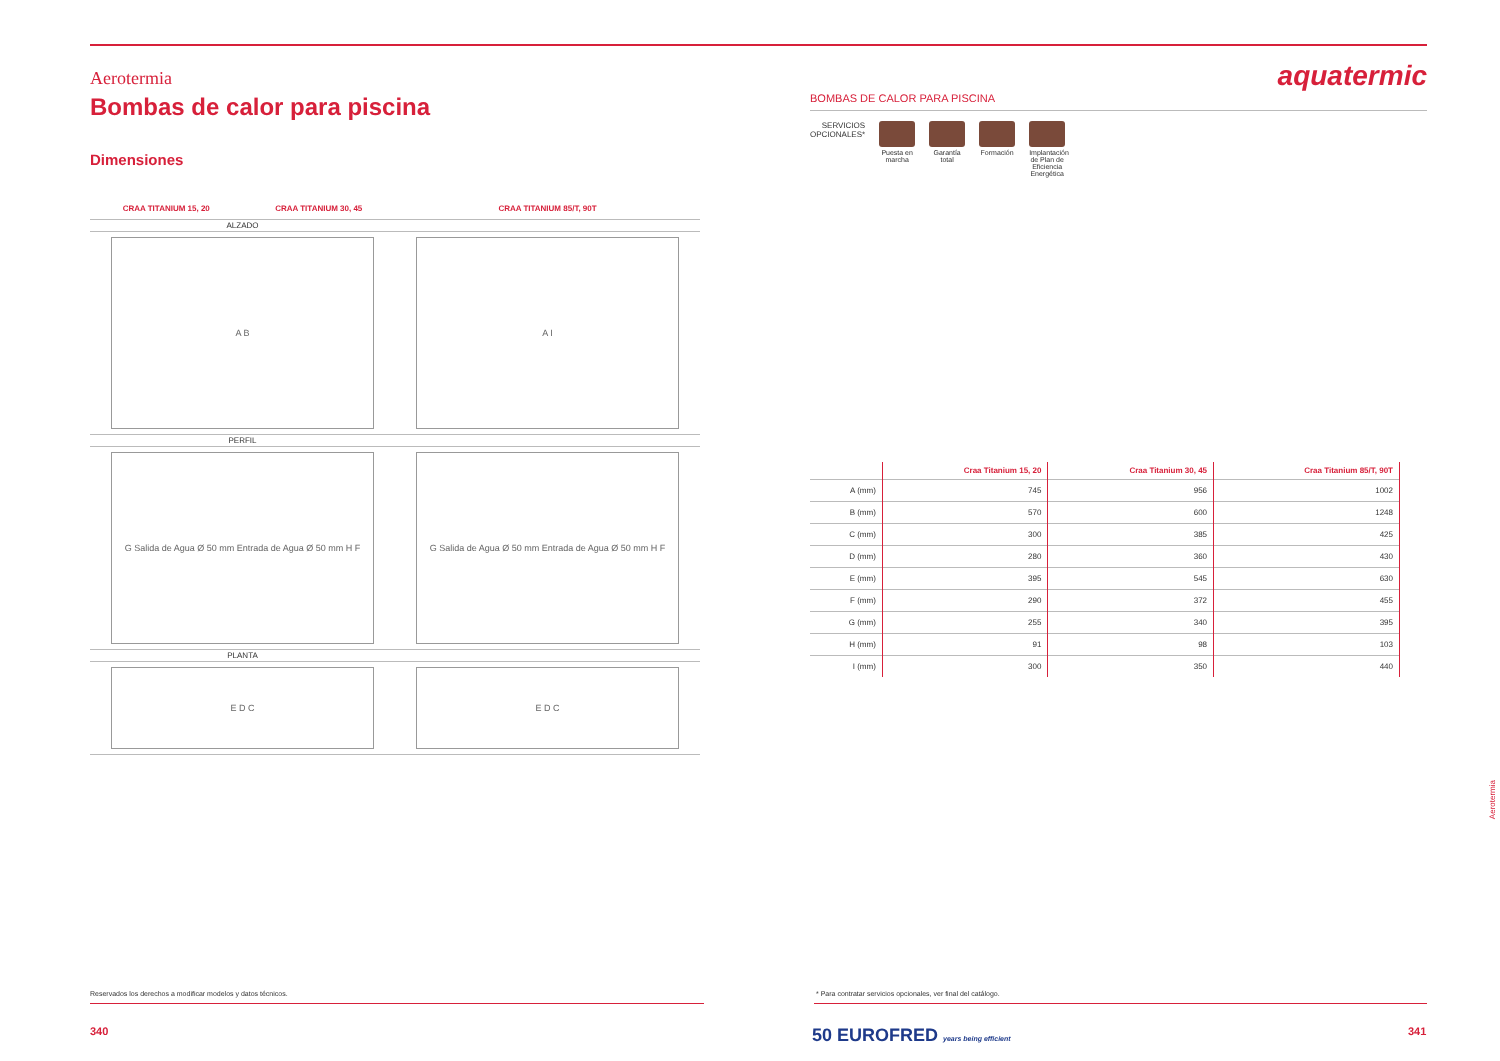Aerotermia
Bombas de calor para piscina
Dimensiones
| CRAA TITANIUM 15, 20 | CRAA TITANIUM 30, 45 | CRAA TITANIUM 85/T, 90T |
| --- | --- | --- |
| ALZADO | | |
| A B | | A I |
| PERFIL | | |
| G Salida de Agua Ø 50 mm Entrada de Agua Ø 50 mm H F | | G Salida de Agua Ø 50 mm Entrada de Agua Ø 50 mm H F |
| PLANTA | | |
| E D C | | E D C |
aquatermic
BOMBAS DE CALOR PARA PISCINA
SERVICIOS
OPCIONALES*
Puesta en marcha
Garantía total
Formación
Implantación de Plan de Eficiencia Energética
| | Craa Titanium 15, 20 | Craa Titanium 30, 45 | Craa Titanium 85/T, 90T |
| --- | --- | --- | --- |
| A (mm) | 745 | 956 | 1002 |
| B (mm) | 570 | 600 | 1248 |
| C (mm) | 300 | 385 | 425 |
| D (mm) | 280 | 360 | 430 |
| E (mm) | 395 | 545 | 630 |
| F (mm) | 290 | 372 | 455 |
| G (mm) | 255 | 340 | 395 |
| H (mm) | 91 | 98 | 103 |
| I (mm) | 300 | 350 | 440 |
Reservados los derechos a modificar modelos y datos técnicos.
* Para contratar servicios opcionales, ver final del catálogo.
340
50 EUROFRED years being efficient
341
Aerotermia